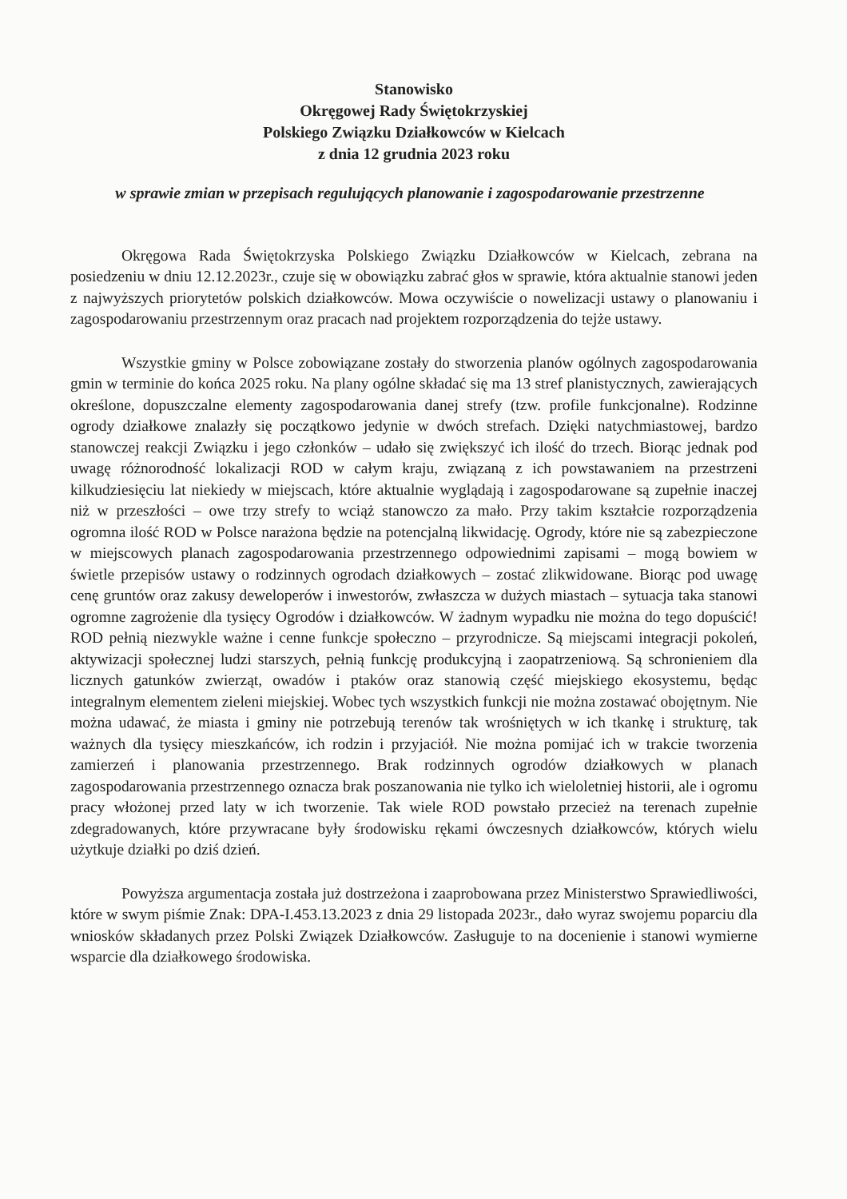Stanowisko
Okręgowej Rady Świętokrzyskiej
Polskiego Związku Działkowców w Kielcach
z dnia 12 grudnia 2023 roku
w sprawie zmian w przepisach regulujących planowanie i zagospodarowanie przestrzenne
Okręgowa Rada Świętokrzyska Polskiego Związku Działkowców w Kielcach, zebrana na posiedzeniu w dniu 12.12.2023r., czuje się w obowiązku zabrać głos w sprawie, która aktualnie stanowi jeden z najwyższych priorytetów polskich działkowców. Mowa oczywiście o nowelizacji ustawy o planowaniu i zagospodarowaniu przestrzennym oraz pracach nad projektem rozporządzenia do tejże ustawy.
Wszystkie gminy w Polsce zobowiązane zostały do stworzenia planów ogólnych zagospodarowania gmin w terminie do końca 2025 roku. Na plany ogólne składać się ma 13 stref planistycznych, zawierających określone, dopuszczalne elementy zagospodarowania danej strefy (tzw. profile funkcjonalne). Rodzinne ogrody działkowe znalazły się początkowo jedynie w dwóch strefach. Dzięki natychmiastowej, bardzo stanowczej reakcji Związku i jego członków – udało się zwiększyć ich ilość do trzech. Biorąc jednak pod uwagę różnorodność lokalizacji ROD w całym kraju, związaną z ich powstawaniem na przestrzeni kilkudziesięciu lat niekiedy w miejscach, które aktualnie wyglądają i zagospodarowane są zupełnie inaczej niż w przeszłości – owe trzy strefy to wciąż stanowczo za mało. Przy takim kształcie rozporządzenia ogromna ilość ROD w Polsce narażona będzie na potencjalną likwidację. Ogrody, które nie są zabezpieczone w miejscowych planach zagospodarowania przestrzennego odpowiednimi zapisami – mogą bowiem w świetle przepisów ustawy o rodzinnych ogrodach działkowych – zostać zlikwidowane. Biorąc pod uwagę cenę gruntów oraz zakusy deweloperów i inwestorów, zwłaszcza w dużych miastach – sytuacja taka stanowi ogromne zagrożenie dla tysięcy Ogrodów i działkowców. W żadnym wypadku nie można do tego dopuścić! ROD pełnią niezwykle ważne i cenne funkcje społeczno – przyrodnicze. Są miejscami integracji pokoleń, aktywizacji społecznej ludzi starszych, pełnią funkcję produkcyjną i zaopatrzeniową. Są schronieniem dla licznych gatunków zwierząt, owadów i ptaków oraz stanowią część miejskiego ekosystemu, będąc integralnym elementem zieleni miejskiej. Wobec tych wszystkich funkcji nie można zostawać obojętnym. Nie można udawać, że miasta i gminy nie potrzebują terenów tak wrośniętych w ich tkankę i strukturę, tak ważnych dla tysięcy mieszkańców, ich rodzin i przyjaciół. Nie można pomijać ich w trakcie tworzenia zamierzeń i planowania przestrzennego. Brak rodzinnych ogrodów działkowych w planach zagospodarowania przestrzennego oznacza brak poszanowania nie tylko ich wieloletniej historii, ale i ogromu pracy włożonej przed laty w ich tworzenie. Tak wiele ROD powstało przecież na terenach zupełnie zdegradowanych, które przywracane były środowisku rękami ówczesnych działkowców, których wielu użytkuje działki po dziś dzień.
Powyższa argumentacja została już dostrzeżona i zaaprobowana przez Ministerstwo Sprawiedliwości, które w swym piśmie Znak: DPA-I.453.13.2023 z dnia 29 listopada 2023r., dało wyraz swojemu poparciu dla wniosków składanych przez Polski Związek Działkowców. Zasługuje to na docenienie i stanowi wymierne wsparcie dla działkowego środowiska.